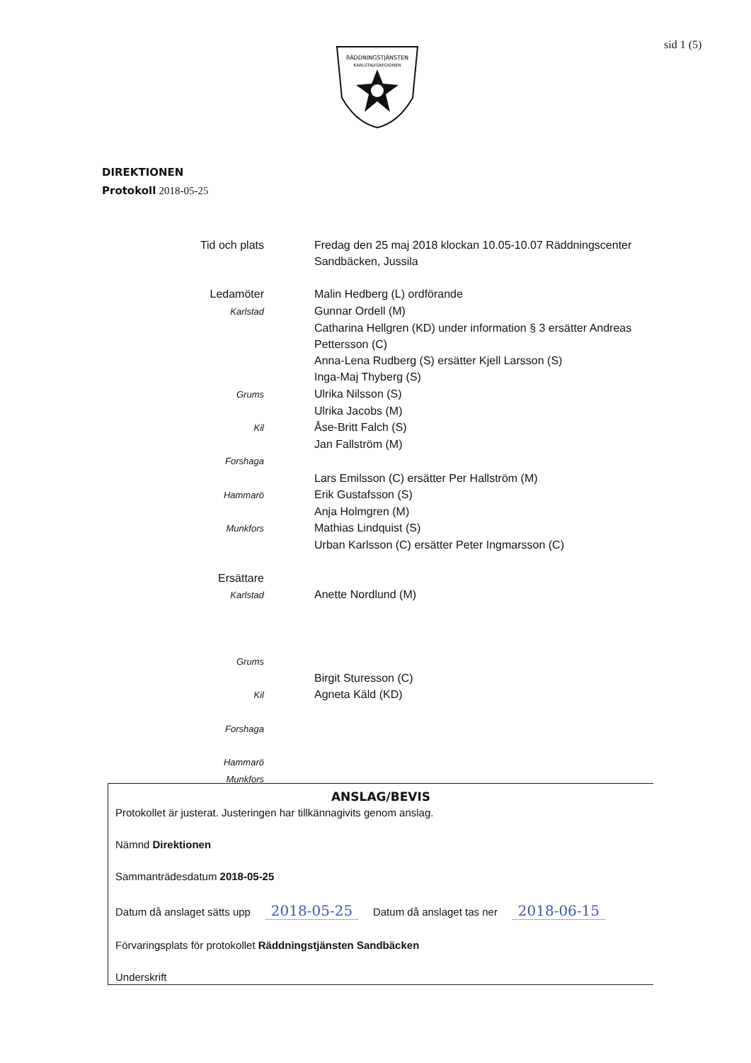RÄDDNINGSTJÄNSTEN
KARLSTADSREGIONEN
sid 1 (5)
DIREKTIONEN
Protokoll 2018-05-25
Tid och plats Fredag den 25 maj 2018 klockan 10.05-10.07 Räddningscenter Sandbäcken, Jussila
Ledamöter Malin Hedberg (L) ordförande
Karlstad
Gunnar Ordell (M)
Catharina Hellgren (KD) under information § 3 ersätter Andreas Pettersson (C)
Anna-Lena Rudberg (S) ersätter Kjell Larsson (S)
Inga-Maj Thyberg (S)
Grums
Ulrika Nilsson (S)
Ulrika Jacobs (M)
Kil
Åse-Britt Falch (S)
Jan Fallström (M)
Forshaga
Lars Emilsson (C) ersätter Per Hallström (M)
Hammarö
Erik Gustafsson (S)
Anja Holmgren (M)
Munkfors
Mathias Lindquist (S)
Urban Karlsson (C) ersätter Peter Ingmarsson (C)
Ersättare
Karlstad
Anette Nordlund (M)
Grums
Birgit Sturesson (C)
Kil
Agneta Käld (KD)
Forshaga
Hammarö
Munkfors
ANSLAG/BEVIS
Protokollet är justerat. Justeringen har tillkännagivits genom anslag.
Nämnd Direktionen
Sammanträdesdatum 2018-05-25
Datum då anslaget sätts upp 2018-05-25 Datum då anslaget tas ner 2018-06-15
Förvaringsplats för protokollet Räddningstjänsten Sandbäcken
Underskrift